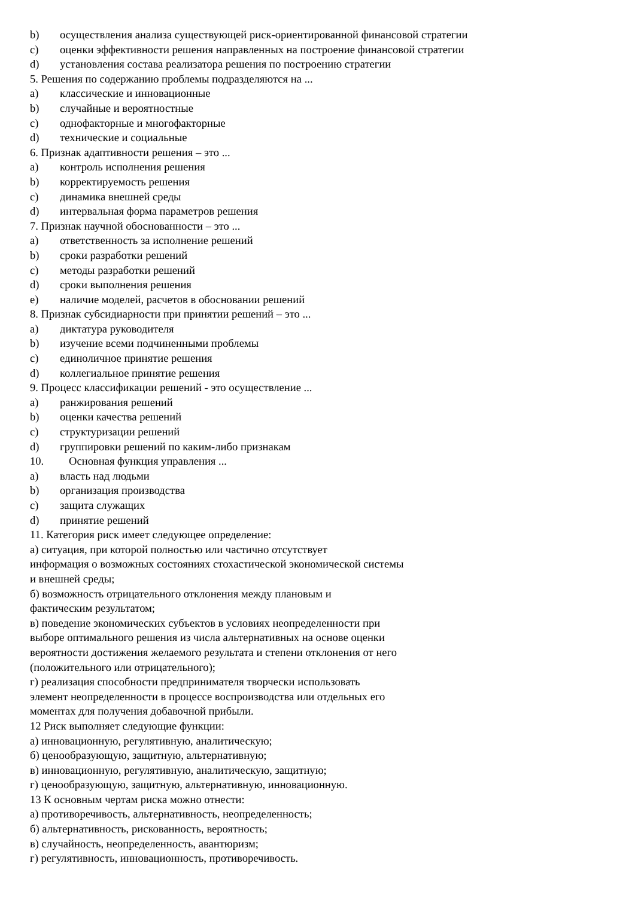b) осуществления анализа существующей риск-ориентированной финансовой стратегии
c) оценки эффективности решения направленных на построение финансовой стратегии
d) установления состава реализатора решения по построению стратегии
5. Решения по содержанию проблемы подразделяются на ...
a) классические и инновационные
b) случайные и вероятностные
c) однофакторные и многофакторные
d) технические и социальные
6. Признак адаптивности решения – это ...
a) контроль исполнения решения
b) корректируемость решения
c) динамика внешней среды
d) интервальная форма параметров решения
7. Признак научной обоснованности – это ...
a) ответственность за исполнение решений
b) сроки разработки решений
c) методы разработки решений
d) сроки выполнения решения
e) наличие моделей, расчетов в обосновании решений
8. Признак субсидиарности при принятии решений – это ...
a) диктатура руководителя
b) изучение всеми подчиненными проблемы
c) единоличное принятие решения
d) коллегиальное принятие решения
9. Процесс классификации решений - это осуществление ...
a) ранжирования решений
b) оценки качества решений
c) структуризации решений
d) группировки решений по каким-либо признакам
10. Основная функция управления ...
a) власть над людьми
b) организация производства
c) защита служащих
d) принятие решений
11. Категория риск имеет следующее определение:
а) ситуация, при которой полностью или частично отсутствует
информация о возможных состояниях стохастической экономической системы
и внешней среды;
б) возможность отрицательного отклонения между плановым и
фактическим результатом;
в) поведение экономических субъектов в условиях неопределенности при
выборе оптимального решения из числа альтернативных на основе оценки
вероятности достижения желаемого результата и степени отклонения от него
(положительного или отрицательного);
г) реализация способности предпринимателя творчески использовать
элемент неопределенности в процессе воспроизводства или отдельных его
моментах для получения добавочной прибыли.
12 Риск выполняет следующие функции:
а) инновационную, регулятивную, аналитическую;
б) ценообразующую, защитную, альтернативную;
в) инновационную, регулятивную, аналитическую, защитную;
г) ценообразующую, защитную, альтернативную, инновационную.
13 К основным чертам риска можно отнести:
а) противоречивость, альтернативность, неопределенность;
б) альтернативность, рискованность, вероятность;
в) случайность, неопределенность, авантюризм;
г) регулятивность, инновационность, противоречивость.